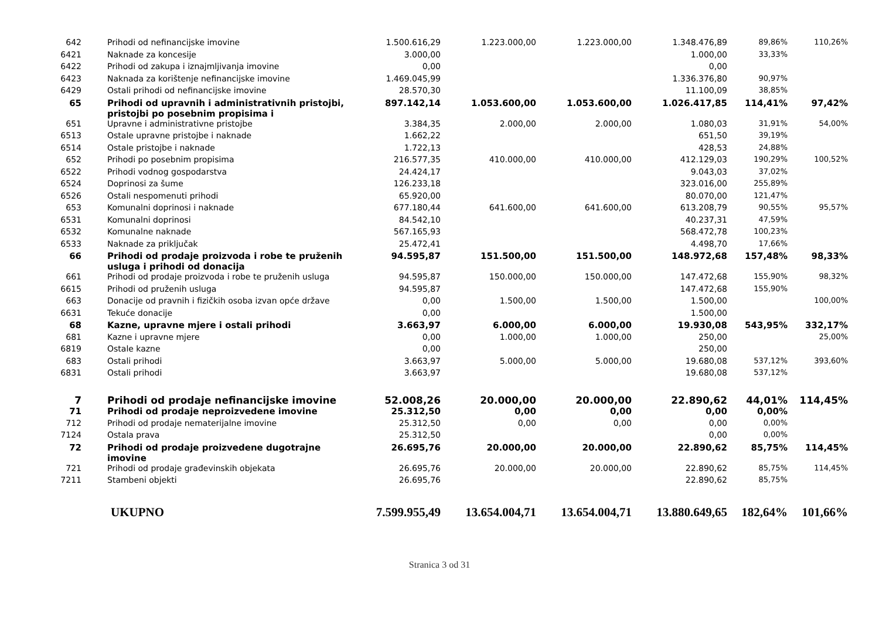| 642 | Prihodi od nefinancijske imovine | 1.500.616,29 | 1.223.000,00 | 1.223.000,00 | 1.348.476,89 | 89,86% | 110,26% |
| 6421 | Naknade za koncesije | 3.000,00 | | | 1.000,00 | 33,33% | |
| 6422 | Prihodi od zakupa i iznajmljivanja imovine | 0,00 | | | 0,00 | | |
| 6423 | Naknada za korištenje nefinancijske imovine | 1.469.045,99 | | | 1.336.376,80 | 90,97% | |
| 6429 | Ostali prihodi od nefinancijske imovine | 28.570,30 | | | 11.100,09 | 38,85% | |
| 65 | Prihodi od upravnih i administrativnih pristojbi, pristojbi po posebnim propisima i | 897.142,14 | 1.053.600,00 | 1.053.600,00 | 1.026.417,85 | 114,41% | 97,42% |
| 651 | Upravne i administrativne pristojbe | 3.384,35 | 2.000,00 | 2.000,00 | 1.080,03 | 31,91% | 54,00% |
| 6513 | Ostale upravne pristojbe i naknade | 1.662,22 | | | 651,50 | 39,19% | |
| 6514 | Ostale pristojbe i naknade | 1.722,13 | | | 428,53 | 24,88% | |
| 652 | Prihodi po posebnim propisima | 216.577,35 | 410.000,00 | 410.000,00 | 412.129,03 | 190,29% | 100,52% |
| 6522 | Prihodi vodnog gospodarstva | 24.424,17 | | | 9.043,03 | 37,02% | |
| 6524 | Doprinosi za šume | 126.233,18 | | | 323.016,00 | 255,89% | |
| 6526 | Ostali nespomenuti prihodi | 65.920,00 | | | 80.070,00 | 121,47% | |
| 653 | Komunalni doprinosi i naknade | 677.180,44 | 641.600,00 | 641.600,00 | 613.208,79 | 90,55% | 95,57% |
| 6531 | Komunalni doprinosi | 84.542,10 | | | 40.237,31 | 47,59% | |
| 6532 | Komunalne naknade | 567.165,93 | | | 568.472,78 | 100,23% | |
| 6533 | Naknade za priključak | 25.472,41 | | | 4.498,70 | 17,66% | |
| 66 | Prihodi od prodaje proizvoda i robe te pruženih usluga i prihodi od donacija | 94.595,87 | 151.500,00 | 151.500,00 | 148.972,68 | 157,48% | 98,33% |
| 661 | Prihodi od prodaje proizvoda i robe te pruženih usluga | 94.595,87 | 150.000,00 | 150.000,00 | 147.472,68 | 155,90% | 98,32% |
| 6615 | Prihodi od pruženih usluga | 94.595,87 | | | 147.472,68 | 155,90% | |
| 663 | Donacije od pravnih i fizičkih osoba izvan opće države | 0,00 | 1.500,00 | 1.500,00 | 1.500,00 | | 100,00% |
| 6631 | Tekuće donacije | 0,00 | | | 1.500,00 | | |
| 68 | Kazne, upravne mjere i ostali prihodi | 3.663,97 | 6.000,00 | 6.000,00 | 19.930,08 | 543,95% | 332,17% |
| 681 | Kazne i upravne mjere | 0,00 | 1.000,00 | 1.000,00 | 250,00 | | 25,00% |
| 6819 | Ostale kazne | 0,00 | | | 250,00 | | |
| 683 | Ostali prihodi | 3.663,97 | 5.000,00 | 5.000,00 | 19.680,08 | 537,12% | 393,60% |
| 6831 | Ostali prihodi | 3.663,97 | | | 19.680,08 | 537,12% | |
| 7 | Prihodi od prodaje nefinancijske imovine | 52.008,26 | 20.000,00 | 20.000,00 | 22.890,62 | 44,01% | 114,45% |
| 71 | Prihodi od prodaje neproizvedene imovine | 25.312,50 | 0,00 | 0,00 | 0,00 | 0,00% | |
| 712 | Prihodi od prodaje nematerijalne imovine | 25.312,50 | 0,00 | 0,00 | 0,00 | 0,00% | |
| 7124 | Ostala prava | 25.312,50 | | | 0,00 | 0,00% | |
| 72 | Prihodi od prodaje proizvedene dugotrajne imovine | 26.695,76 | 20.000,00 | 20.000,00 | 22.890,62 | 85,75% | 114,45% |
| 721 | Prihodi od prodaje građevinskih objekata | 26.695,76 | 20.000,00 | 20.000,00 | 22.890,62 | 85,75% | 114,45% |
| 7211 | Stambeni objekti | 26.695,76 | | | 22.890,62 | 85,75% | |
| | UKUPNO | 7.599.955,49 | 13.654.004,71 | 13.654.004,71 | 13.880.649,65 | 182,64% | 101,66% |
Stranica 3 od 31